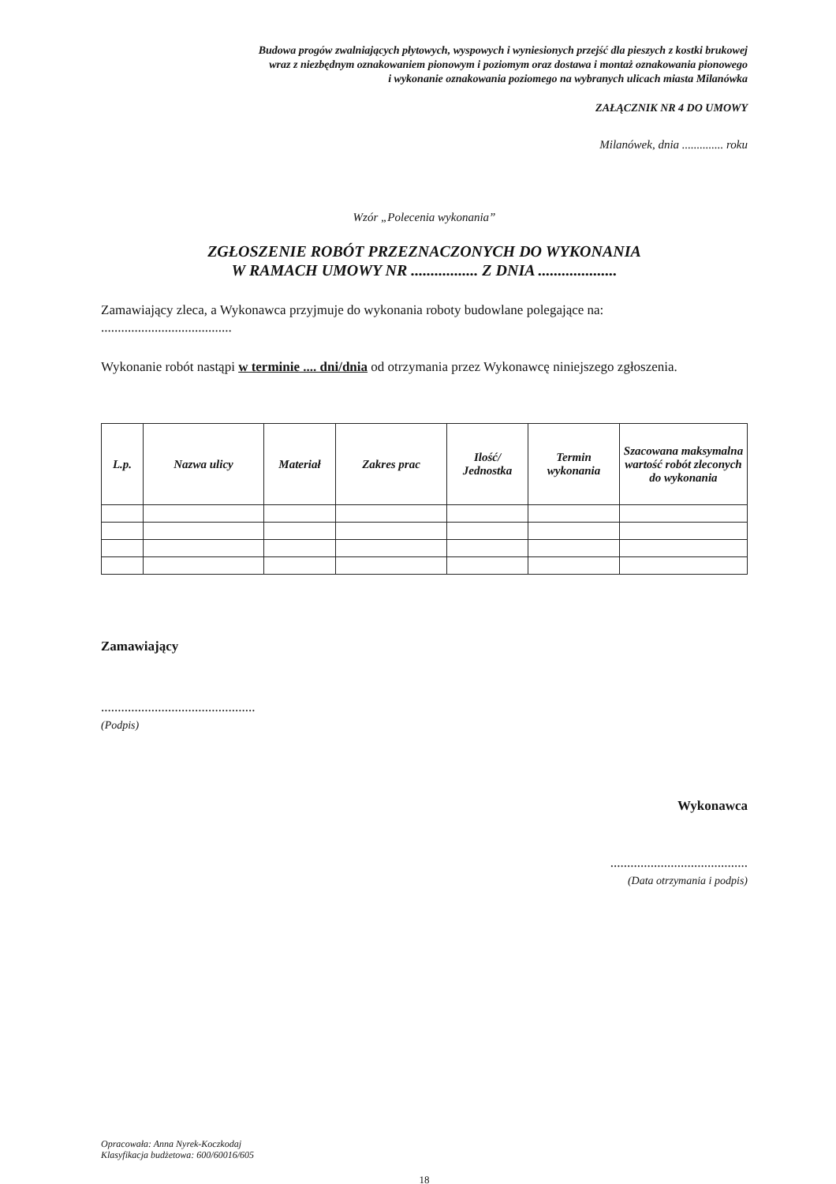Budowa progów zwalniających płytowych, wyspowych i wyniesionych przejść dla pieszych z kostki brukowej
wraz z niezbędnym oznakowaniem pionowym i poziomym oraz dostawa i montaż oznakowania pionowego
i wykonanie oznakowania poziomego na wybranych ulicach miasta Milanówka
ZAŁĄCZNIK NR 4 DO UMOWY
Milanówek, dnia .............. roku
Wzór „Polecenia wykonania”
ZGŁOSZENIE ROBÓT PRZEZNACZONYCH DO WYKONANIA
W RAMACH UMOWY NR ................. Z DNIA ....................
Zamawiający zleca, a Wykonawca przyjmuje do wykonania roboty budowlane polegające na:
.......................................
Wykonanie robót nastąpi w terminie .... dni/dnia od otrzymania przez Wykonawcę niniejszego zgłoszenia.
| L.p. | Nazwa ulicy | Materiał | Zakres prac | Ilość/ Jednostka | Termin wykonania | Szacowana maksymalna wartość robót zleconych do wykonania |
| --- | --- | --- | --- | --- | --- | --- |
Zamawiający
..............................................
(Podpis)
Wykonawca
.........................................
(Data otrzymania i podpis)
Opracowała: Anna Nyrek-Koczkodaj
Klasyfikacja budżetowa: 600/60016/605
18